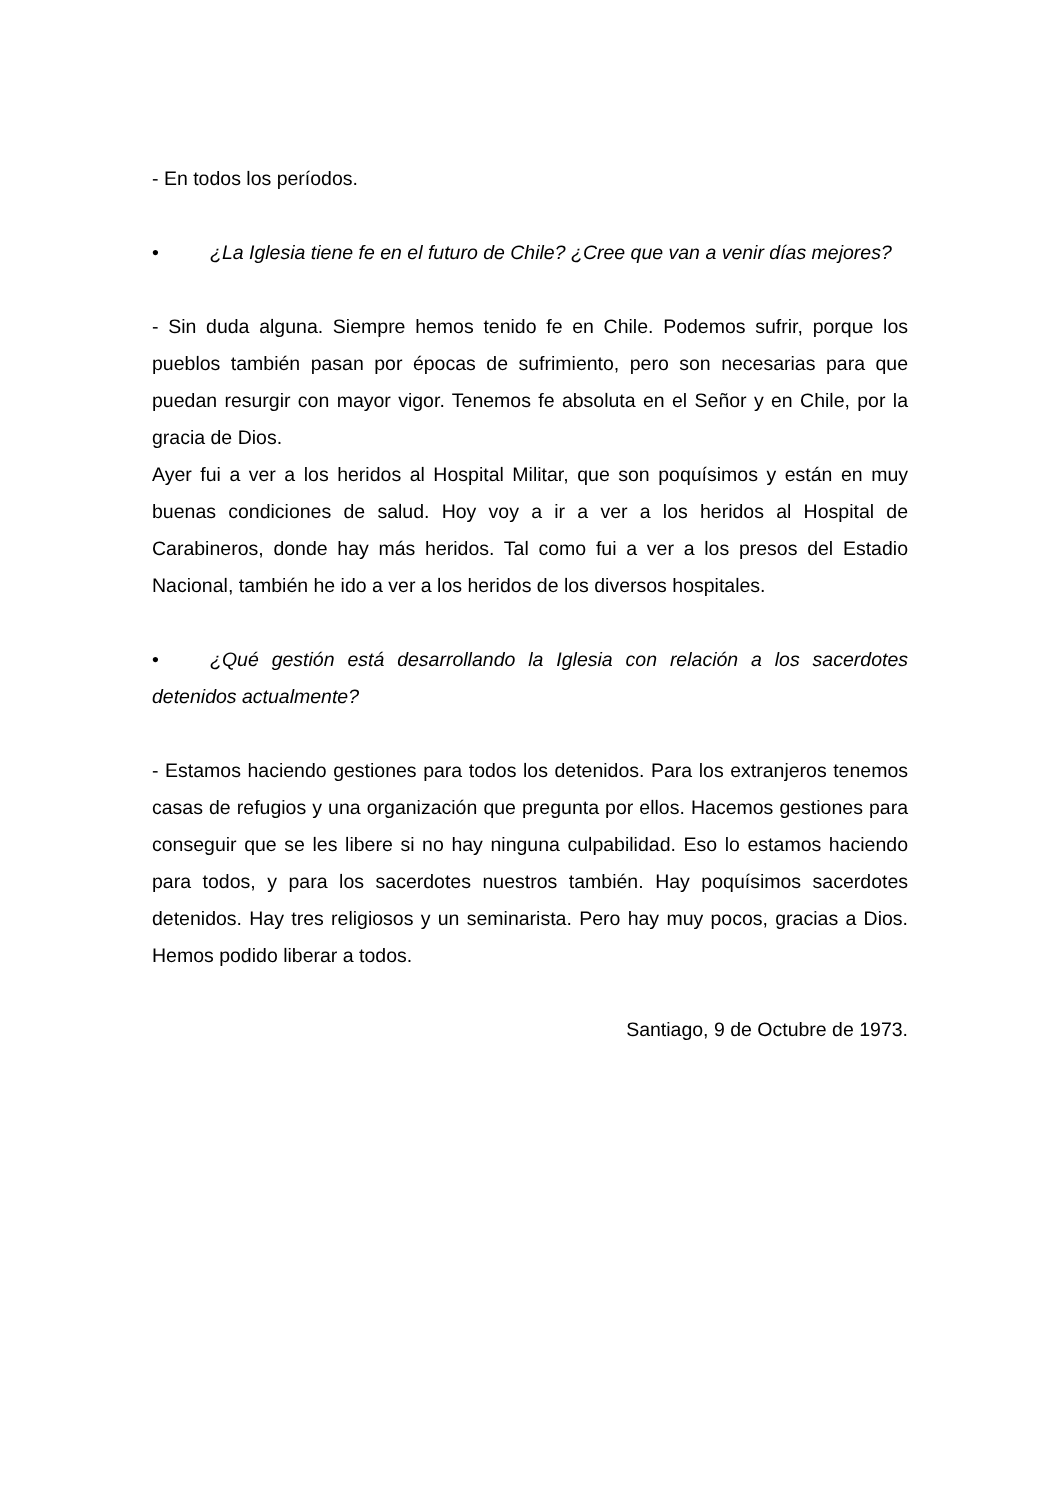- En todos los períodos.
• ¿La Iglesia tiene fe en el futuro de Chile? ¿Cree que van a venir días mejores?
- Sin duda alguna. Siempre hemos tenido fe en Chile. Podemos sufrir, porque los pueblos también pasan por épocas de sufrimiento, pero son necesarias para que puedan resurgir con mayor vigor. Tenemos fe absoluta en el Señor y en Chile, por la gracia de Dios.
Ayer fui a ver a los heridos al Hospital Militar, que son poquísimos y están en muy buenas condiciones de salud. Hoy voy a ir a ver a los heridos al Hospital de Carabineros, donde hay más heridos. Tal como fui a ver a los presos del Estadio Nacional, también he ido a ver a los heridos de los diversos hospitales.
• ¿Qué gestión está desarrollando la Iglesia con relación a los sacerdotes detenidos actualmente?
- Estamos haciendo gestiones para todos los detenidos. Para los extranjeros tenemos casas de refugios y una organización que pregunta por ellos. Hacemos gestiones para conseguir que se les libere si no hay ninguna culpabilidad. Eso lo estamos haciendo para todos, y para los sacerdotes nuestros también. Hay poquísimos sacerdotes detenidos. Hay tres religiosos y un seminarista. Pero hay muy pocos, gracias a Dios. Hemos podido liberar a todos.
Santiago, 9 de Octubre de 1973.